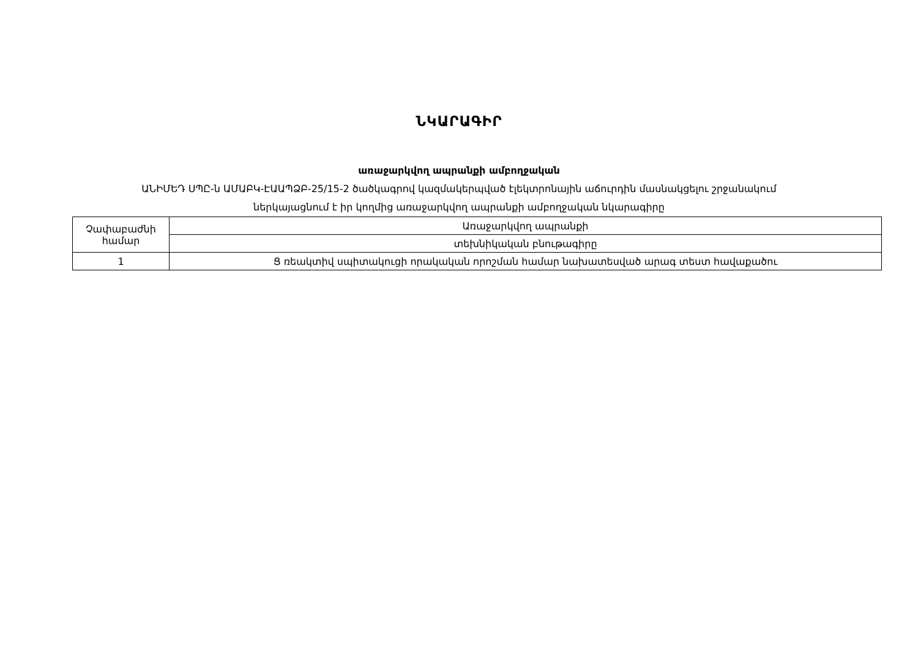ՆԿԱՐԱԳԻՐ
առաջարկվող ապրանքի ամբողջական
ԱՆԻՄԵԴ ՍՊԸ-ն ԱՄԱԲԿ-ԷԱԱՊՁԲ-25/15-2 ծածկագրով կազմակերպված էլեկտրոնային աճուրդին մասնակցելու շրջանակում
ներկայացնում է իր կողմից առաջարկվող ապրանքի ամբողջական նկարագիրը
| Չափաբաժնի համար | Առաջարկվող ապրանքի |
| | տեխնիկական բնութագիրը |
| 1 | Ց ռեակտիվ սպիտակուցի որակական որոշման համար նախատեսված արագ տեստ հավաքածու |